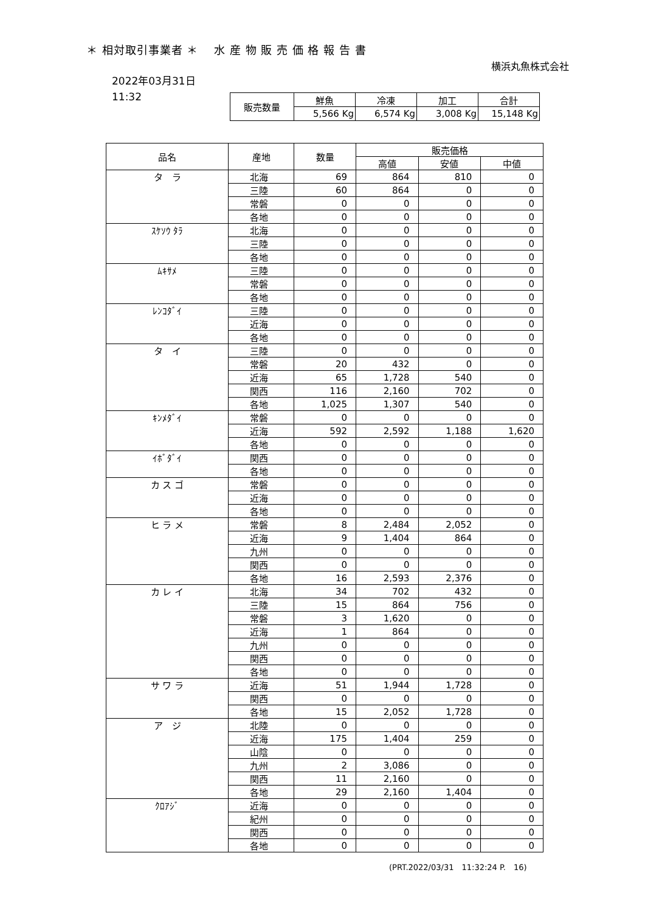＊ 相対取引事業者 ＊　 水 産 物 販 売 価 格 報 告 書
横浜丸魚株式会社
2022年03月31日
11:32
| 販売数量 | 鮮魚 | 冷凍 | 加工 | 合計 |
| | 5,566 Kg | 6,574 Kg | 3,008 Kg | 15,148 Kg |
| 品名 | 産地 | 数量 | 販売価格 | | |
| --- | --- | --- | --- | --- | --- |
| | | | 高値 | 安値 | 中値 |
| タ ラ | 北海 | 69 | 864 | 810 | 0 |
| | 三陸 | 60 | 864 | 0 | 0 |
| | 常磐 | 0 | 0 | 0 | 0 |
| | 各地 | 0 | 0 | 0 | 0 |
| ｽｹｿｳ ﾀﾗ | 北海 | 0 | 0 | 0 | 0 |
| | 三陸 | 0 | 0 | 0 | 0 |
| | 各地 | 0 | 0 | 0 | 0 |
| ﾑｷｻﾒ | 三陸 | 0 | 0 | 0 | 0 |
| | 常磐 | 0 | 0 | 0 | 0 |
| | 各地 | 0 | 0 | 0 | 0 |
| ﾚﾝｺﾀﾞｲ | 三陸 | 0 | 0 | 0 | 0 |
| | 近海 | 0 | 0 | 0 | 0 |
| | 各地 | 0 | 0 | 0 | 0 |
| タ イ | 三陸 | 0 | 0 | 0 | 0 |
| | 常磐 | 20 | 432 | 0 | 0 |
| | 近海 | 65 | 1,728 | 540 | 0 |
| | 関西 | 116 | 2,160 | 702 | 0 |
| | 各地 | 1,025 | 1,307 | 540 | 0 |
| ｷﾝﾒﾀﾞｲ | 常磐 | 0 | 0 | 0 | 0 |
| | 近海 | 592 | 2,592 | 1,188 | 1,620 |
| | 各地 | 0 | 0 | 0 | 0 |
| ｲﾎﾞﾀﾞｲ | 関西 | 0 | 0 | 0 | 0 |
| | 各地 | 0 | 0 | 0 | 0 |
| カ ス ゴ | 常磐 | 0 | 0 | 0 | 0 |
| | 近海 | 0 | 0 | 0 | 0 |
| | 各地 | 0 | 0 | 0 | 0 |
| ヒ ラ メ | 常磐 | 8 | 2,484 | 2,052 | 0 |
| | 近海 | 9 | 1,404 | 864 | 0 |
| | 九州 | 0 | 0 | 0 | 0 |
| | 関西 | 0 | 0 | 0 | 0 |
| | 各地 | 16 | 2,593 | 2,376 | 0 |
| カ レ イ | 北海 | 34 | 702 | 432 | 0 |
| | 三陸 | 15 | 864 | 756 | 0 |
| | 常磐 | 3 | 1,620 | 0 | 0 |
| | 近海 | 1 | 864 | 0 | 0 |
| | 九州 | 0 | 0 | 0 | 0 |
| | 関西 | 0 | 0 | 0 | 0 |
| | 各地 | 0 | 0 | 0 | 0 |
| サ ワ ラ | 近海 | 51 | 1,944 | 1,728 | 0 |
| | 関西 | 0 | 0 | 0 | 0 |
| | 各地 | 15 | 2,052 | 1,728 | 0 |
| ア ジ | 北陸 | 0 | 0 | 0 | 0 |
| | 近海 | 175 | 1,404 | 259 | 0 |
| | 山陰 | 0 | 0 | 0 | 0 |
| | 九州 | 2 | 3,086 | 0 | 0 |
| | 関西 | 11 | 2,160 | 0 | 0 |
| | 各地 | 29 | 2,160 | 1,404 | 0 |
| ｸﾛｱｼﾞ | 近海 | 0 | 0 | 0 | 0 |
| | 紀州 | 0 | 0 | 0 | 0 |
| | 関西 | 0 | 0 | 0 | 0 |
| | 各地 | 0 | 0 | 0 | 0 |
(PRT.2022/03/31　11:32:24 P.　16)